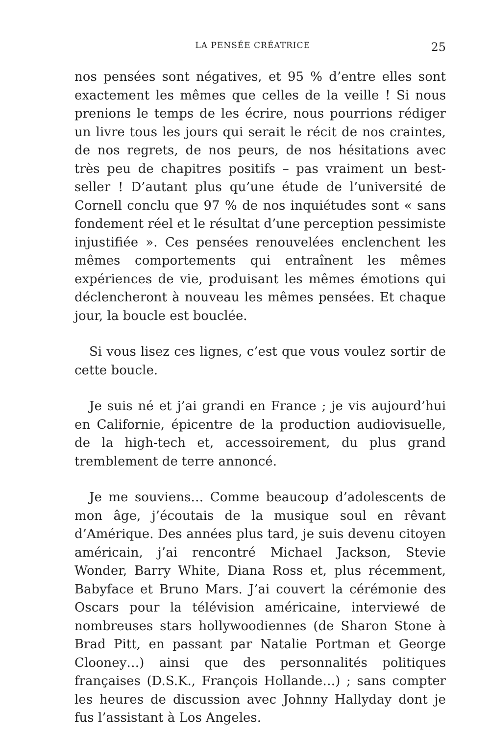LA PENSÉE CRÉATRICE 25
nos pensées sont négatives, et 95 % d’entre elles sont exactement les mêmes que celles de la veille ! Si nous prenions le temps de les écrire, nous pourrions rédiger un livre tous les jours qui serait le récit de nos craintes, de nos regrets, de nos peurs, de nos hésitations avec très peu de chapitres positifs – pas vraiment un best-seller ! D’autant plus qu’une étude de l’université de Cornell conclu que 97 % de nos inquiétudes sont « sans fondement réel et le résultat d’une perception pessimiste injustifiée ». Ces pensées renouvelées enclenchent les mêmes comportements qui entraînent les mêmes expériences de vie, produisant les mêmes émotions qui déclencheront à nouveau les mêmes pensées. Et chaque jour, la boucle est bouclée.
Si vous lisez ces lignes, c’est que vous voulez sortir de cette boucle.
Je suis né et j’ai grandi en France ; je vis aujourd’hui en Californie, épicentre de la production audiovisuelle, de la high-tech et, accessoirement, du plus grand tremblement de terre annoncé.
Je me souviens… Comme beaucoup d’adolescents de mon âge, j’écoutais de la musique soul en rêvant d’Amérique. Des années plus tard, je suis devenu citoyen américain, j’ai rencontré Michael Jackson, Stevie Wonder, Barry White, Diana Ross et, plus récemment, Babyface et Bruno Mars. J’ai couvert la cérémonie des Oscars pour la télévision américaine, interviewé de nombreuses stars hollywoodiennes (de Sharon Stone à Brad Pitt, en passant par Natalie Portman et George Clooney…) ainsi que des personnalités politiques françaises (D.S.K., François Hollande…) ; sans compter les heures de discussion avec Johnny Hallyday dont je fus l’assistant à Los Angeles.